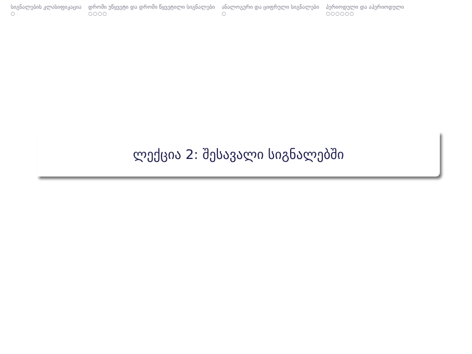სიგნალების კლასიფიკაცია
○
დროში უწყვეტი და დროში წყვეტილი სიგნალები
○○○○
ანალოგური და ციფრული სიგნალები
○
პერიოდული და აპერიოდული
○○○○○○
ლექცია 2: შესავალი სიგნალებში